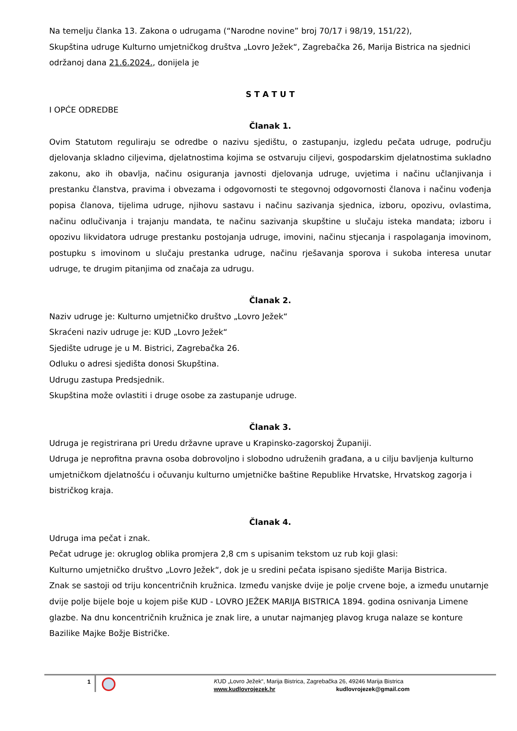Na temelju članka 13. Zakona o udrugama (“Narodne novine” broj 70/17 i 98/19, 151/22),
Skupština udruge Kulturno umjetničkog društva „Lovro Ježek“, Zagrebačka 26, Marija Bistrica na sjednici održanoj dana 21.6.2024., donijela je
S T A T U T
I OPĆE ODREDBE
Članak 1.
Ovim Statutom reguliraju se odredbe o nazivu sjedištu, o zastupanju, izgledu pečata udruge, području djelovanja skladno ciljevima, djelatnostima kojima se ostvaruju ciljevi, gospodarskim djelatnostima sukladno zakonu, ako ih obavlja, načinu osiguranja javnosti djelovanja udruge, uvjetima i načinu učlanjivanja i prestanku članstva, pravima i obvezama i odgovornosti te stegovnoj odgovornosti članova i načinu vođenja popisa članova, tijelima udruge, njihovu sastavu i načinu sazivanja sjednica, izboru, opozivu, ovlastima, načinu odlučivanja i trajanju mandata, te načinu sazivanja skupštine u slučaju isteka mandata; izboru i opozivu likvidatora udruge prestanku postojanja udruge, imovini, načinu stjecanja i raspolaganja imovinom, postupku s imovinom u slučaju prestanka udruge, načinu rješavanja sporova i sukoba interesa unutar udruge, te drugim pitanjima od značaja za udrugu.
Članak 2.
Naziv udruge je: Kulturno umjetničko društvo „Lovro Ježek“
Skraćeni naziv udruge je: KUD „Lovro Ježek“
Sjedište udruge je u M. Bistrici, Zagrebačka 26.
Odluku o adresi sjedišta donosi Skupština.
Udrugu zastupa Predsjednik.
Skupština može ovlastiti i druge osobe za zastupanje udruge.
Članak 3.
Udruga je registrirana pri Uredu državne uprave u Krapinsko-zagorskoj Županiji.
Udruga je neprofitna pravna osoba dobrovoljno i slobodno udruženih građana, a u cilju bavljenja kulturno umjetničkom djelatnošću i očuvanju kulturno umjetničke baštine Republike Hrvatske, Hrvatskog zagorja i bistričkog kraja.
Članak 4.
Udruga ima pečat i znak.
Pečat udruge je: okruglog oblika promjera 2,8 cm s upisanim tekstom uz rub koji glasi:
Kulturno umjetničko društvo „Lovro Ježek“, dok je u sredini pečata ispisano sjedište Marija Bistrica.
Znak se sastoji od triju koncentričnih kružnica. Između vanjske dvije je polje crvene boje, a između unutarnje dvije polje bijele boje u kojem piše KUD - LOVRO JEŽEK MARIJA BISTRICA 1894. godina osnivanja Limene glazbe. Na dnu koncentričnih kružnica je znak lire, a unutar najmanjeg plavog kruga nalaze se konture Bazilike Majke Božje Bistričke.
1
KUD „Lovro Ježek“, Marija Bistrica, Zagrebačka 26, 49246 Marija Bistrica
www.kudlovrojezek.hr kudlovrojezek@gmail.com